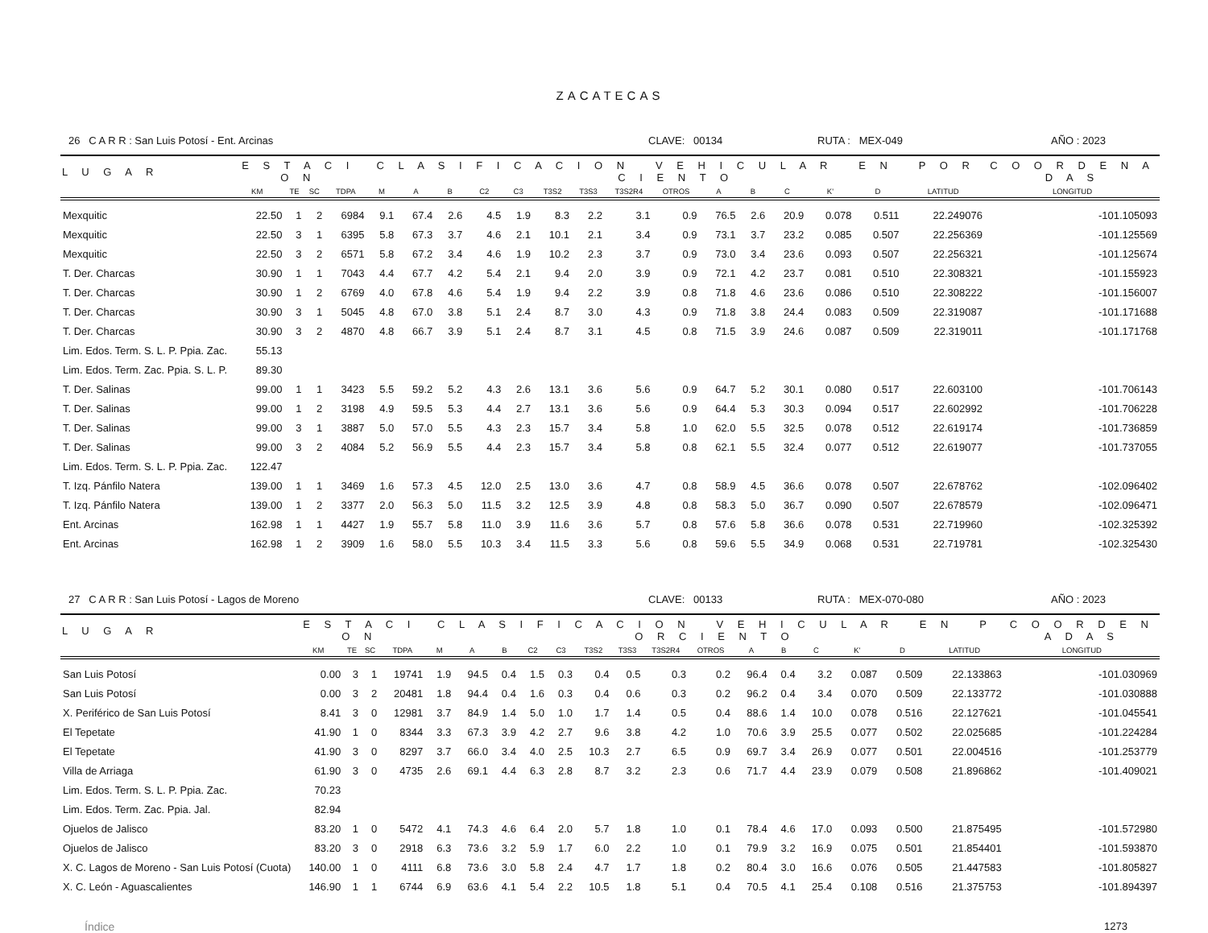ZACATECAS
26 C A R R : San Luis Potosí - Ent. Arcinas CLAVE: 00134 RUTA : MEX-049 AÑO : 2023
| L U G A R | E S T A C I O N | | | | C L A S I F I C A C I O N V E H I C U L A R E N P O R C I E N T O | | | | | | | | | | | | | | | C O O R D E N A D A S |
| --- | --- | --- | --- | --- | --- | --- | --- | --- | --- | --- | --- | --- | --- | --- | --- | --- | --- | --- | --- | --- |
| | KM | TE | SC | TDPA | M | A | B | C2 | C3 | T3S2 | T3S3 | T3S2R4 | OTROS | A | B | C | K' | D | LATITUD | LONGITUD |
| Mexquitic | 22.50 | 1 | 2 | 6984 | 9.1 | 67.4 | 2.6 | 4.5 | 1.9 | 8.3 | 2.2 | 3.1 | 0.9 | 76.5 | 2.6 | 20.9 | 0.078 | 0.511 | 22.249076 | -101.105093 |
| Mexquitic | 22.50 | 3 | 1 | 6395 | 5.8 | 67.3 | 3.7 | 4.6 | 2.1 | 10.1 | 2.1 | 3.4 | 0.9 | 73.1 | 3.7 | 23.2 | 0.085 | 0.507 | 22.256369 | -101.125569 |
| Mexquitic | 22.50 | 3 | 2 | 6571 | 5.8 | 67.2 | 3.4 | 4.6 | 1.9 | 10.2 | 2.3 | 3.7 | 0.9 | 73.0 | 3.4 | 23.6 | 0.093 | 0.507 | 22.256321 | -101.125674 |
| T. Der. Charcas | 30.90 | 1 | 1 | 7043 | 4.4 | 67.7 | 4.2 | 5.4 | 2.1 | 9.4 | 2.0 | 3.9 | 0.9 | 72.1 | 4.2 | 23.7 | 0.081 | 0.510 | 22.308321 | -101.155923 |
| T. Der. Charcas | 30.90 | 1 | 2 | 6769 | 4.0 | 67.8 | 4.6 | 5.4 | 1.9 | 9.4 | 2.2 | 3.9 | 0.8 | 71.8 | 4.6 | 23.6 | 0.086 | 0.510 | 22.308222 | -101.156007 |
| T. Der. Charcas | 30.90 | 3 | 1 | 5045 | 4.8 | 67.0 | 3.8 | 5.1 | 2.4 | 8.7 | 3.0 | 4.3 | 0.9 | 71.8 | 3.8 | 24.4 | 0.083 | 0.509 | 22.319087 | -101.171688 |
| T. Der. Charcas | 30.90 | 3 | 2 | 4870 | 4.8 | 66.7 | 3.9 | 5.1 | 2.4 | 8.7 | 3.1 | 4.5 | 0.8 | 71.5 | 3.9 | 24.6 | 0.087 | 0.509 | 22.319011 | -101.171768 |
| Lim. Edos. Term. S. L. P. Ppia. Zac. | 55.13 | | | | | | | | | | | | | | | | | | | |
| Lim. Edos. Term. Zac. Ppia. S. L. P. | 89.30 | | | | | | | | | | | | | | | | | | | |
| T. Der. Salinas | 99.00 | 1 | 1 | 3423 | 5.5 | 59.2 | 5.2 | 4.3 | 2.6 | 13.1 | 3.6 | 5.6 | 0.9 | 64.7 | 5.2 | 30.1 | 0.080 | 0.517 | 22.603100 | -101.706143 |
| T. Der. Salinas | 99.00 | 1 | 2 | 3198 | 4.9 | 59.5 | 5.3 | 4.4 | 2.7 | 13.1 | 3.6 | 5.6 | 0.9 | 64.4 | 5.3 | 30.3 | 0.094 | 0.517 | 22.602992 | -101.706228 |
| T. Der. Salinas | 99.00 | 3 | 1 | 3887 | 5.0 | 57.0 | 5.5 | 4.3 | 2.3 | 15.7 | 3.4 | 5.8 | 1.0 | 62.0 | 5.5 | 32.5 | 0.078 | 0.512 | 22.619174 | -101.736859 |
| T. Der. Salinas | 99.00 | 3 | 2 | 4084 | 5.2 | 56.9 | 5.5 | 4.4 | 2.3 | 15.7 | 3.4 | 5.8 | 0.8 | 62.1 | 5.5 | 32.4 | 0.077 | 0.512 | 22.619077 | -101.737055 |
| Lim. Edos. Term. S. L. P. Ppia. Zac. | 122.47 | | | | | | | | | | | | | | | | | | | |
| T. Izq. Pánfilo Natera | 139.00 | 1 | 1 | 3469 | 1.6 | 57.3 | 4.5 | 12.0 | 2.5 | 13.0 | 3.6 | 4.7 | 0.8 | 58.9 | 4.5 | 36.6 | 0.078 | 0.507 | 22.678762 | -102.096402 |
| T. Izq. Pánfilo Natera | 139.00 | 1 | 2 | 3377 | 2.0 | 56.3 | 5.0 | 11.5 | 3.2 | 12.5 | 3.9 | 4.8 | 0.8 | 58.3 | 5.0 | 36.7 | 0.090 | 0.507 | 22.678579 | -102.096471 |
| Ent. Arcinas | 162.98 | 1 | 1 | 4427 | 1.9 | 55.7 | 5.8 | 11.0 | 3.9 | 11.6 | 3.6 | 5.7 | 0.8 | 57.6 | 5.8 | 36.6 | 0.078 | 0.531 | 22.719960 | -102.325392 |
| Ent. Arcinas | 162.98 | 1 | 2 | 3909 | 1.6 | 58.0 | 5.5 | 10.3 | 3.4 | 11.5 | 3.3 | 5.6 | 0.8 | 59.6 | 5.5 | 34.9 | 0.068 | 0.531 | 22.719781 | -102.325430 |
27 C A R R : San Luis Potosí - Lagos de Moreno CLAVE: 00133 RUTA : MEX-070-080 AÑO : 2023
| L U G A R | E S T A C I O N | | | | C L A S I F I C A C I O N V E H I C U L A R E N P O R C I E N T O | | | | | | | | | | | | | | | C O O R D E N A D A S |
| --- | --- | --- | --- | --- | --- | --- | --- | --- | --- | --- | --- | --- | --- | --- | --- | --- | --- | --- | --- | --- |
| | KM | TE | SC | TDPA | M | A | B | C2 | C3 | T3S2 | T3S3 | T3S2R4 | OTROS | A | B | C | K' | D | LATITUD | LONGITUD |
| San Luis Potosí | 0.00 | 3 | 1 | 19741 | 1.9 | 94.5 | 0.4 | 1.5 | 0.3 | 0.4 | 0.5 | 0.3 | 0.2 | 96.4 | 0.4 | 3.2 | 0.087 | 0.509 | 22.133863 | -101.030969 |
| San Luis Potosí | 0.00 | 3 | 2 | 20481 | 1.8 | 94.4 | 0.4 | 1.6 | 0.3 | 0.4 | 0.6 | 0.3 | 0.2 | 96.2 | 0.4 | 3.4 | 0.070 | 0.509 | 22.133772 | -101.030888 |
| X. Periférico de San Luis Potosí | 8.41 | 3 | 0 | 12981 | 3.7 | 84.9 | 1.4 | 5.0 | 1.0 | 1.7 | 1.4 | 0.5 | 0.4 | 88.6 | 1.4 | 10.0 | 0.078 | 0.516 | 22.127621 | -101.045541 |
| El Tepetate | 41.90 | 1 | 0 | 8344 | 3.3 | 67.3 | 3.9 | 4.2 | 2.7 | 9.6 | 3.8 | 4.2 | 1.0 | 70.6 | 3.9 | 25.5 | 0.077 | 0.502 | 22.025685 | -101.224284 |
| El Tepetate | 41.90 | 3 | 0 | 8297 | 3.7 | 66.0 | 3.4 | 4.0 | 2.5 | 10.3 | 2.7 | 6.5 | 0.9 | 69.7 | 3.4 | 26.9 | 0.077 | 0.501 | 22.004516 | -101.253779 |
| Villa de Arriaga | 61.90 | 3 | 0 | 4735 | 2.6 | 69.1 | 4.4 | 6.3 | 2.8 | 8.7 | 3.2 | 2.3 | 0.6 | 71.7 | 4.4 | 23.9 | 0.079 | 0.508 | 21.896862 | -101.409021 |
| Lim. Edos. Term. S. L. P. Ppia. Zac. | 70.23 | | | | | | | | | | | | | | | | | | | |
| Lim. Edos. Term. Zac. Ppia. Jal. | 82.94 | | | | | | | | | | | | | | | | | | | |
| Ojuelos de Jalisco | 83.20 | 1 | 0 | 5472 | 4.1 | 74.3 | 4.6 | 6.4 | 2.0 | 5.7 | 1.8 | 1.0 | 0.1 | 78.4 | 4.6 | 17.0 | 0.093 | 0.500 | 21.875495 | -101.572980 |
| Ojuelos de Jalisco | 83.20 | 3 | 0 | 2918 | 6.3 | 73.6 | 3.2 | 5.9 | 1.7 | 6.0 | 2.2 | 1.0 | 0.1 | 79.9 | 3.2 | 16.9 | 0.075 | 0.501 | 21.854401 | -101.593870 |
| X. C. Lagos de Moreno - San Luis Potosí (Cuota) | 140.00 | 1 | 0 | 4111 | 6.8 | 73.6 | 3.0 | 5.8 | 2.4 | 4.7 | 1.7 | 1.8 | 0.2 | 80.4 | 3.0 | 16.6 | 0.076 | 0.505 | 21.447583 | -101.805827 |
| X. C. León - Aguascalientes | 146.90 | 1 | 1 | 6744 | 6.9 | 63.6 | 4.1 | 5.4 | 2.2 | 10.5 | 1.8 | 5.1 | 0.4 | 70.5 | 4.1 | 25.4 | 0.108 | 0.516 | 21.375753 | -101.894397 |
Índice 1273